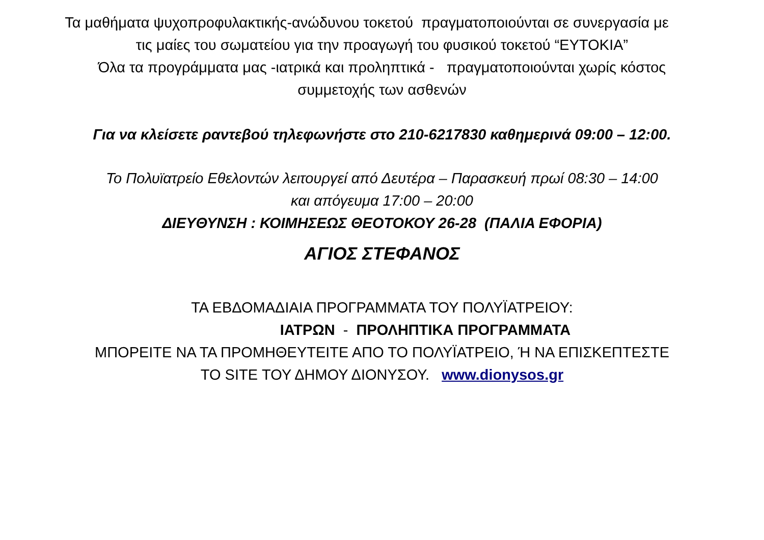Τα μαθήματα ψυχοπροφυλακτικής-ανώδυνου τοκετού πραγματοποιούνται σε συνεργασία με
τις μαίες του σωματείου για την προαγωγή του φυσικού τοκετού “ΕΥΤΟΚΙΑ”
Όλα τα προγράμματα μας -ιατρικά και προληπτικά - πραγματοποιούνται χωρίς κόστος
συμμετοχής των ασθενών
Για να κλείσετε ραντεβού τηλεφωνήστε στο 210-6217830 καθημερινά 09:00 – 12:00.
Το Πολυϊατρείο Εθελοντών λειτουργεί από Δευτέρα – Παρασκευή πρωί 08:30 – 14:00
και απόγευμα 17:00 – 20:00
ΔΙΕΥΘΥΝΣΗ : ΚΟΙΜΗΣΕΩΣ ΘΕΟΤΟΚΟΥ 26-28 (ΠΑΛΙΑ ΕΦΟΡΙΑ)
ΑΓΙΟΣ ΣΤΕΦΑΝΟΣ
ΤΑ ΕΒΔΟΜΑΔΙΑΙΑ ΠΡΟΓΡΑΜΜΑΤΑ ΤΟΥ ΠΟΛΥΪΑΤΡΕΙΟΥ:
ΙΑΤΡΩΝ - ΠΡΟΛΗΠΤΙΚΑ ΠΡΟΓΡΑΜΜΑΤΑ
ΜΠΟΡΕΙΤΕ ΝΑ ΤΑ ΠΡΟΜΗΘΕΥΤΕΙΤΕ ΑΠΟ ΤΟ ΠΟΛΥΪΑΤΡΕΙΟ, Ή ΝΑ ΕΠΙΣΚΕΠΤΕΣΤΕ
ΤΟ SITE ΤΟΥ ΔΗΜΟΥ ΔΙΟΝΥΣΟΥ. www.dionysos.gr